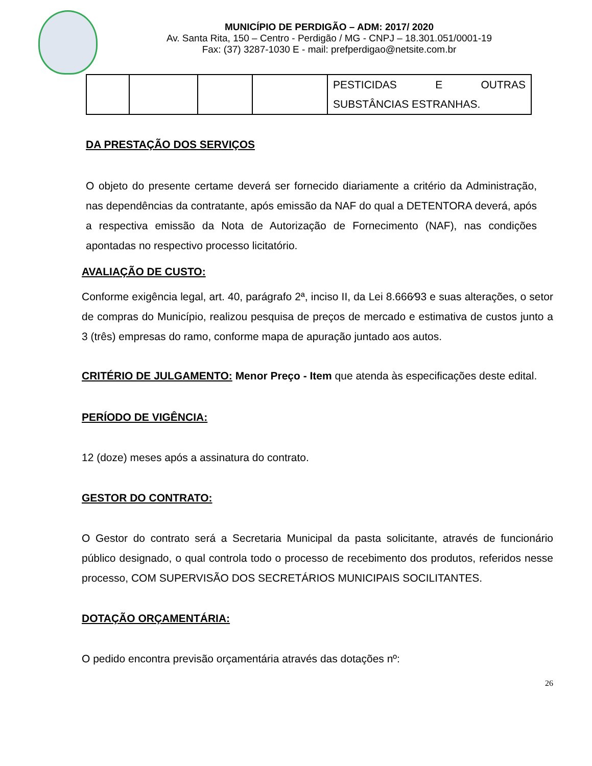MUNICÍPIO DE PERDIGÃO – ADM: 2017/ 2020
Av. Santa Rita, 150 – Centro - Perdigão / MG - CNPJ – 18.301.051/0001-19
Fax: (37) 3287-1030 E - mail: prefperdigao@netsite.com.br
| | | | | PESTICIDAS E OUTRAS SUBSTÂNCIAS ESTRANHAS. |
DA PRESTAÇÃO DOS SERVIÇOS
O objeto do presente certame deverá ser fornecido diariamente a critério da Administração, nas dependências da contratante, após emissão da NAF do qual a DETENTORA deverá, após a respectiva emissão da Nota de Autorização de Fornecimento (NAF), nas condições apontadas no respectivo processo licitatório.
AVALIAÇÃO DE CUSTO:
Conforme exigência legal, art. 40, parágrafo 2ª, inciso II, da Lei 8.666⁄93 e suas alterações, o setor de compras do Município, realizou pesquisa de preços de mercado e estimativa de custos junto a 3 (três) empresas do ramo, conforme mapa de apuração juntado aos autos.
CRITÉRIO DE JULGAMENTO: Menor Preço - Item que atenda às especificações deste edital.
PERÍODO DE VIGÊNCIA:
12 (doze) meses após a assinatura do contrato.
GESTOR DO CONTRATO:
O Gestor do contrato será a Secretaria Municipal da pasta solicitante, através de funcionário público designado, o qual controla todo o processo de recebimento dos produtos, referidos nesse processo, COM SUPERVISÃO DOS SECRETÁRIOS MUNICIPAIS SOCILITANTES.
DOTAÇÃO ORÇAMENTÁRIA:
O pedido encontra previsão orçamentária através das dotações nº:
26